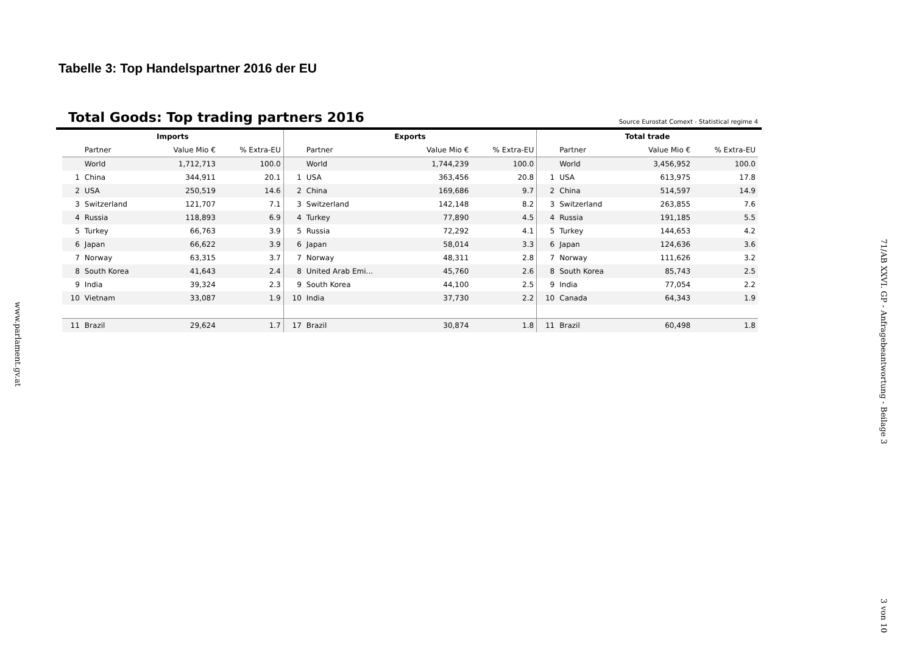Tabelle 3: Top Handelspartner 2016 der EU
Total Goods: Top trading partners 2016
Source Eurostat Comext - Statistical regime 4
| Imports | | | | Exports | | | | Total trade | | | |
| --- | --- | --- | --- | --- | --- | --- | --- | --- | --- | --- | --- |
| | Partner | Value Mio € | % Extra-EU | | Partner | Value Mio € | % Extra-EU | | Partner | Value Mio € | % Extra-EU |
| | World | 1,712,713 | 100.0 | | World | 1,744,239 | 100.0 | | World | 3,456,952 | 100.0 |
| 1 | China | 344,911 | 20.1 | 1 | USA | 363,456 | 20.8 | 1 | USA | 613,975 | 17.8 |
| 2 | USA | 250,519 | 14.6 | 2 | China | 169,686 | 9.7 | 2 | China | 514,597 | 14.9 |
| 3 | Switzerland | 121,707 | 7.1 | 3 | Switzerland | 142,148 | 8.2 | 3 | Switzerland | 263,855 | 7.6 |
| 4 | Russia | 118,893 | 6.9 | 4 | Turkey | 77,890 | 4.5 | 4 | Russia | 191,185 | 5.5 |
| 5 | Turkey | 66,763 | 3.9 | 5 | Russia | 72,292 | 4.1 | 5 | Turkey | 144,653 | 4.2 |
| 6 | Japan | 66,622 | 3.9 | 6 | Japan | 58,014 | 3.3 | 6 | Japan | 124,636 | 3.6 |
| 7 | Norway | 63,315 | 3.7 | 7 | Norway | 48,311 | 2.8 | 7 | Norway | 111,626 | 3.2 |
| 8 | South Korea | 41,643 | 2.4 | 8 | United Arab Emi... | 45,760 | 2.6 | 8 | South Korea | 85,743 | 2.5 |
| 9 | India | 39,324 | 2.3 | 9 | South Korea | 44,100 | 2.5 | 9 | India | 77,054 | 2.2 |
| 10 | Vietnam | 33,087 | 1.9 | 10 | India | 37,730 | 2.2 | 10 | Canada | 64,343 | 1.9 |
| 11 | Brazil | 29,624 | 1.7 | 17 | Brazil | 30,874 | 1.8 | 11 | Brazil | 60,498 | 1.8 |
www.parlament.gv.at
71/AB XXVI. GP - Anfragebeantwortung - Beilage 3
3 von 10